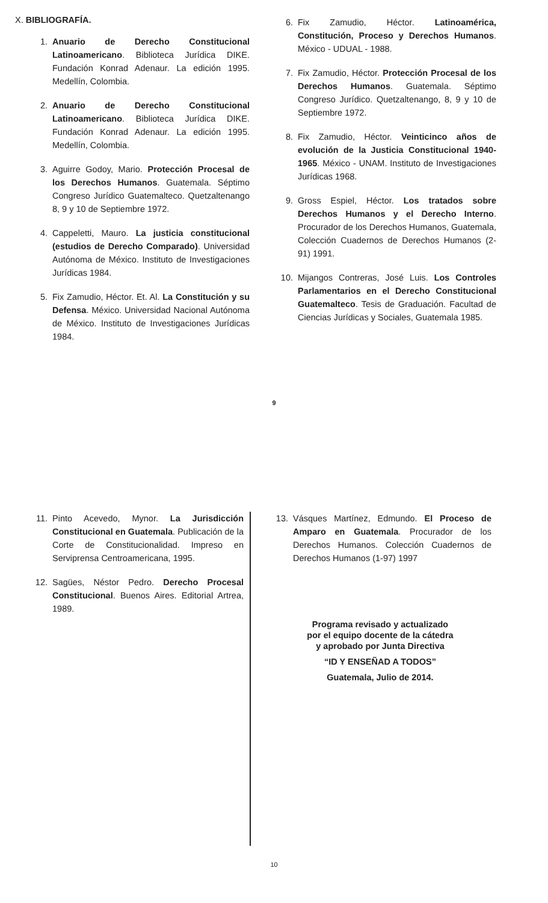X. BIBLIOGRAFÍA.
1. Anuario de Derecho Constitucional Latinoamericano. Biblioteca Jurídica DIKE. Fundación Konrad Adenaur. La edición 1995. Medellín, Colombia.
2. Anuario de Derecho Constitucional Latinoamericano. Biblioteca Jurídica DIKE. Fundación Konrad Adenaur. La edición 1995. Medellín, Colombia.
3. Aguirre Godoy, Mario. Protección Procesal de los Derechos Humanos. Guatemala. Séptimo Congreso Jurídico Guatemalteco. Quetzaltenango 8, 9 y 10 de Septiembre 1972.
4. Cappeletti, Mauro. La justicia constitucional (estudios de Derecho Comparado). Universidad Autónoma de México. Instituto de Investigaciones Jurídicas 1984.
5. Fix Zamudio, Héctor. Et. Al. La Constitución y su Defensa. México. Universidad Nacional Autónoma de México. Instituto de Investigaciones Jurídicas 1984.
6. Fix Zamudio, Héctor. Latinoamérica, Constitución, Proceso y Derechos Humanos. México - UDUAL - 1988.
7. Fix Zamudio, Héctor. Protección Procesal de los Derechos Humanos. Guatemala. Séptimo Congreso Jurídico. Quetzaltenango, 8, 9 y 10 de Septiembre 1972.
8. Fix Zamudio, Héctor. Veinticinco años de evolución de la Justicia Constitucional 1940-1965. México - UNAM. Instituto de Investigaciones Jurídicas 1968.
9. Gross Espiel, Héctor. Los tratados sobre Derechos Humanos y el Derecho Interno. Procurador de los Derechos Humanos, Guatemala, Colección Cuadernos de Derechos Humanos (2-91) 1991.
10. Mijangos Contreras, José Luis. Los Controles Parlamentarios en el Derecho Constitucional Guatemalteco. Tesis de Graduación. Facultad de Ciencias Jurídicas y Sociales, Guatemala 1985.
9
11. Pinto Acevedo, Mynor. La Jurisdicción Constitucional en Guatemala. Publicación de la Corte de Constitucionalidad. Impreso en Serviprensa Centroamericana, 1995.
12. Sagües, Néstor Pedro. Derecho Procesal Constitucional. Buenos Aires. Editorial Artrea, 1989.
13. Vásques Martínez, Edmundo. El Proceso de Amparo en Guatemala. Procurador de los Derechos Humanos. Colección Cuadernos de Derechos Humanos (1-97) 1997
Programa revisado y actualizado
por el equipo docente de la cátedra
y aprobado por Junta Directiva
“ID Y ENSEÑAD A TODOS”
Guatemala, Julio de 2014.
10